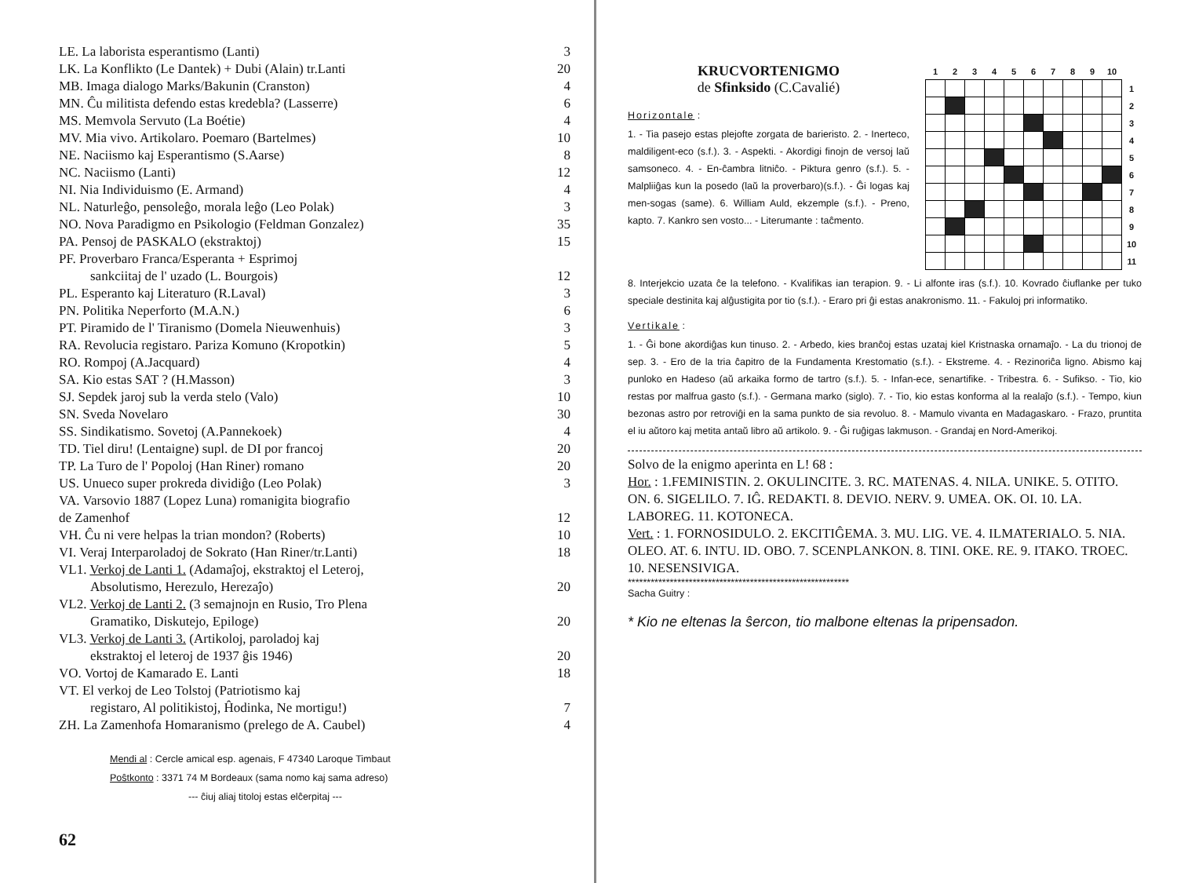| LE. La laborista esperantismo (Lanti) | 3 |
| LK. La Konflikto (Le Dantek) + Dubi (Alain) tr.Lanti | 20 |
| MB. Imaga dialogo Marks/Bakunin (Cranston) | 4 |
| MN. Ĉu militista defendo estas kredebla? (Lasserre) | 6 |
| MS. Memvola Servuto (La Boétie) | 4 |
| MV. Mia vivo. Artikolaro. Poemaro (Bartelmes) | 10 |
| NE. Naciismo kaj Esperantismo (S.Aarse) | 8 |
| NC. Naciismo (Lanti) | 12 |
| NI. Nia Individuismo (E. Armand) | 4 |
| NL. Naturleĝo, pensoleĝo, morala leĝo (Leo Polak) | 3 |
| NO. Nova Paradigmo en Psikologio (Feldman Gonzalez) | 35 |
| PA. Pensoj de PASKALO (ekstraktoj) | 15 |
| PF. Proverbaro Franca/Esperanta + Esprimoj sankciitaj de l' uzado (L. Bourgois) | 12 |
| PL. Esperanto kaj Literaturo (R.Laval) | 3 |
| PN. Politika Neperforto (M.A.N.) | 6 |
| PT. Piramido de l' Tiranismo (Domela Nieuwenhuis) | 3 |
| RA. Revolucia registaro. Pariza Komuno (Kropotkin) | 5 |
| RO. Rompoj (A.Jacquard) | 4 |
| SA. Kio estas SAT ? (H.Masson) | 3 |
| SJ. Sepdek jaroj sub la verda stelo (Valo) | 10 |
| SN. Sveda Novelaro | 30 |
| SS. Sindikatismo. Sovetoj (A.Pannekoek) | 4 |
| TD. Tiel diru! (Lentaigne) supl. de DI por francoj | 20 |
| TP. La Turo de l' Popoloj (Han Riner) romano | 20 |
| US. Unueco super prokreda dividiĝo (Leo Polak) | 3 |
| VA. Varsovio 1887 (Lopez Luna) romanigita biografio de Zamenhof | 12 |
| VH. Ĉu ni vere helpas la trian mondon? (Roberts) | 10 |
| VI. Veraj Interparoladoj de Sokrato (Han Riner/tr.Lanti) | 18 |
| VL1. Verkoj de Lanti 1. (Adamaĵoj, ekstraktoj el Leteroj, Absolutismo, Herezulo, Herezaĵo) | 20 |
| VL2. Verkoj de Lanti 2. (3 semajnojn en Rusio, Tro Plena Gramatiko, Diskutejo, Epiloge) | 20 |
| VL3. Verkoj de Lanti 3. (Artikoloj, paroladoj kaj ekstraktoj el leteroj de 1937 ĝis 1946) | 20 |
| VO. Vortoj de Kamarado E. Lanti | 18 |
| VT. El verkoj de Leo Tolstoj (Patriotismo kaj registaro, Al politikistoj, Ĥodinka, Ne mortigu!) | 7 |
| ZH. La Zamenhofa Homaranismo (prelego de A. Caubel) | 4 |
Mendi al : Cercle amical esp. agenais, F 47340 Laroque Timbaut
Poŝtkonto : 3371 74 M Bordeaux (sama nomo kaj sama adreso)
--- ĉiuj aliaj titoloj estas elĉerpitaj ---
62
KRUCVORTENIGMO
de Sfinksido (C.Cavalié)
Horizontale :
1. - Tia pasejo estas plejofte zorgata de barieristo. 2. - Inerteco, maldiligent-eco (s.f.). 3. - Aspekti. - Akordigi finojn de versoj laŭ samsoneco. 4. - En-ĉambra litniĉo. - Piktura genro (s.f.). 5. - Malpliiĝas kun la posedo (laŭ la proverbaro)(s.f.). - Ĝi logas kaj men-sogas (same). 6. William Auld, ekzemple (s.f.). - Preno, kapto. 7. Kankro sen vosto... - Literumante : taĉmento.
| 1 | 2 | 3 | 4 | 5 | 6 | 7 | 8 | 9 | 10 | |
| | | | | | | | | | | 1 |
| | | | | | | | | | | 2 |
| | | | | | | | | | | 3 |
| | | | | | | | | | | 4 |
| | | | | | | | | | | 5 |
| | | | | | | | | | | 6 |
| | | | | | | | | | | 7 |
| | | | | | | | | | | 8 |
| | | | | | | | | | | 9 |
| | | | | | | | | | | 10 |
| | | | | | | | | | | 11 |
8. Interjekcio uzata ĉe la telefono. - Kvalifikas ian terapion. 9. - Li alfonte iras (s.f.). 10. Kovrado ĉiuflanke per tuko speciale destinita kaj alĝustigita por tio (s.f.). - Eraro pri ĝi estas anakronismo. 11. - Fakuloj pri informatiko.
Vertikale :
1. - Ĝi bone akordiĝas kun tinuso. 2. - Arbedo, kies branĉoj estas uzataj kiel Kristnaska ornamaĵo. - La du trionoj de sep. 3. - Ero de la tria ĉapitro de la Fundamenta Krestomatio (s.f.). - Ekstreme. 4. - Rezinoriĉa ligno. Abismo kaj punloko en Hadeso (aŭ arkaika formo de tartro (s.f.). 5. - Infan-ece, senartifike. - Tribestra. 6. - Sufikso. - Tio, kio restas por malfrua gasto (s.f.). - Germana marko (siglo). 7. - Tio, kio estas konforma al la realaĵo (s.f.). - Tempo, kiun bezonas astro por retroviĝi en la sama punkto de sia revoluo. 8. - Mamulo vivanta en Madagaskaro. - Frazo, pruntita el iu aŭtoro kaj metita antaŭ libro aŭ artikolo. 9. - Ĝi ruĝigas lakmuson. - Grandaj en Nord-Amerikoj.
Solvo de la enigmo aperinta en L! 68 :
Hor. : 1.FEMINISTIN. 2. OKULINCITE. 3. RC. MATENAS. 4. NILA. UNIKE. 5. OTITO. ON. 6. SIGELILO. 7. IĜ. REDAKTI. 8. DEVIO. NERV. 9. UMEA. OK. OI. 10. LA. LABOREG. 11. KOTONECA.
Vert. : 1. FORNOSIDULO. 2. EKCITIĜEMA. 3. MU. LIG. VE. 4. ILMATERIALO. 5. NIA. OLEO. AT. 6. INTU. ID. OBO. 7. SCENPLANKON. 8. TINI. OKE. RE. 9. ITAKO. TROEC. 10. NESENSIVIGA.
**********************************************************
Sacha Guitry :
* Kio ne eltenas la ŝercon, tio malbone eltenas la pripensadon.